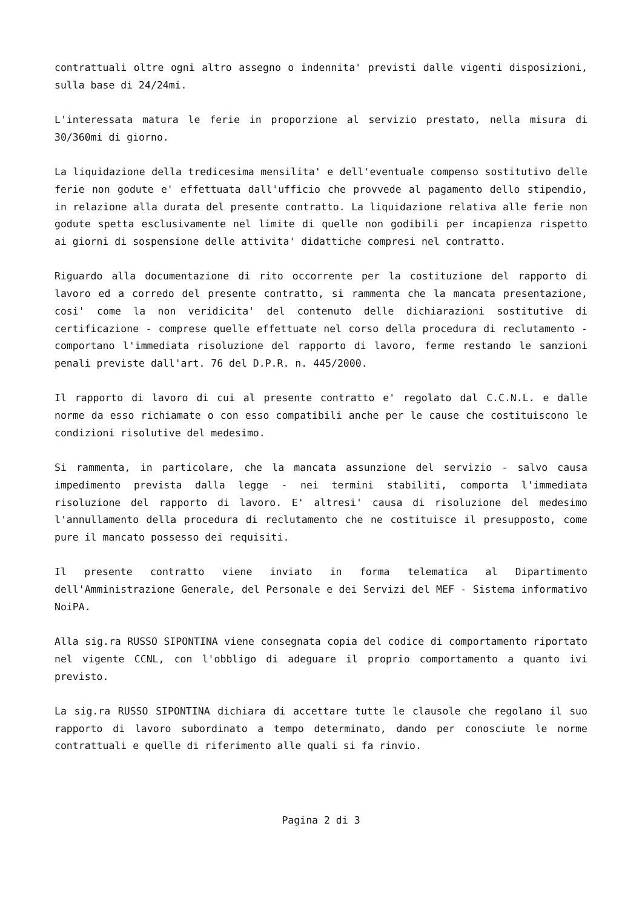contrattuali oltre ogni altro assegno o indennita' previsti dalle vigenti disposizioni, sulla base di 24/24mi.
L'interessata matura le ferie in proporzione al servizio prestato, nella misura di 30/360mi di giorno.
La liquidazione della tredicesima mensilita' e dell'eventuale compenso sostitutivo delle ferie non godute e' effettuata dall'ufficio che provvede al pagamento dello stipendio, in relazione alla durata del presente contratto. La liquidazione relativa alle ferie non godute spetta esclusivamente nel limite di quelle non godibili per incapienza rispetto ai giorni di sospensione delle attivita' didattiche compresi nel contratto.
Riguardo alla documentazione di rito occorrente per la costituzione del rapporto di lavoro ed a corredo del presente contratto, si rammenta che la mancata presentazione, cosi' come la non veridicita' del contenuto delle dichiarazioni sostitutive di certificazione - comprese quelle effettuate nel corso della procedura di reclutamento - comportano l'immediata risoluzione del rapporto di lavoro, ferme restando le sanzioni penali previste dall'art. 76 del D.P.R. n. 445/2000.
Il rapporto di lavoro di cui al presente contratto e' regolato dal C.C.N.L. e dalle norme da esso richiamate o con esso compatibili anche per le cause che costituiscono le condizioni risolutive del medesimo.
Si rammenta, in particolare, che la mancata assunzione del servizio - salvo causa impedimento prevista dalla legge - nei termini stabiliti, comporta l'immediata risoluzione del rapporto di lavoro. E' altresi' causa di risoluzione del medesimo l'annullamento della procedura di reclutamento che ne costituisce il presupposto, come pure il mancato possesso dei requisiti.
Il presente contratto viene inviato in forma telematica al Dipartimento dell'Amministrazione Generale, del Personale e dei Servizi del MEF - Sistema informativo NoiPA.
Alla sig.ra RUSSO SIPONTINA viene consegnata copia del codice di comportamento riportato nel vigente CCNL, con l'obbligo di adeguare il proprio comportamento a quanto ivi previsto.
La sig.ra RUSSO SIPONTINA dichiara di accettare tutte le clausole che regolano il suo rapporto di lavoro subordinato a tempo determinato, dando per conosciute le norme contrattuali e quelle di riferimento alle quali si fa rinvio.
Pagina 2 di 3